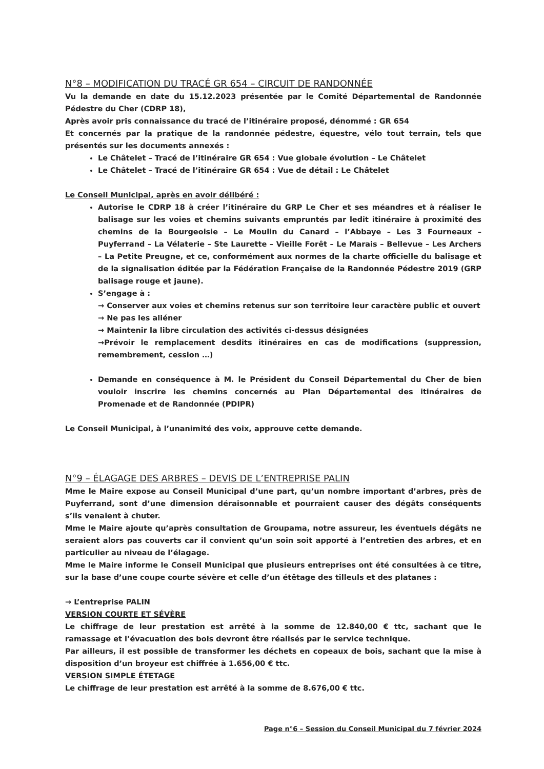N°8 – MODIFICATION DU TRACÉ GR 654 – CIRCUIT DE RANDONNÉE
Vu la demande en date du 15.12.2023 présentée par le Comité Départemental de Randonnée Pédestre du Cher (CDRP 18),
Après avoir pris connaissance du tracé de l’itinéraire proposé, dénommé : GR 654
Et concernés par la pratique de la randonnée pédestre, équestre, vélo tout terrain, tels que présentés sur les documents annexés :
Le Châtelet – Tracé de l’itinéraire GR 654 : Vue globale évolution – Le Châtelet
Le Châtelet – Tracé de l’itinéraire GR 654 : Vue de détail : Le Châtelet
Le Conseil Municipal, après en avoir délibéré :
Autorise le CDRP 18 à créer l’itinéraire du GRP Le Cher et ses méandres et à réaliser le balisage sur les voies et chemins suivants empruntés par ledit itinéraire à proximité des chemins de la Bourgeoisie – Le Moulin du Canard – l’Abbaye – Les 3 Fourneaux – Puyferrand – La Vélaterie – Ste Laurette – Vieille Forêt – Le Marais – Bellevue – Les Archers – La Petite Preugne, et ce, conformément aux normes de la charte officielle du balisage et de la signalisation éditée par la Fédération Française de la Randonnée Pédestre 2019 (GRP balisage rouge et jaune).
S’engage à :
→ Conserver aux voies et chemins retenus sur son territoire leur caractère public et ouvert
→ Ne pas les aliéner
→ Maintenir la libre circulation des activités ci-dessus désignées
→Prévoir le remplacement desdits itinéraires en cas de modifications (suppression, remembrement, cession …)
Demande en conséquence à M. le Président du Conseil Départemental du Cher de bien vouloir inscrire les chemins concernés au Plan Départemental des itinéraires de Promenade et de Randonnée (PDIPR)
Le Conseil Municipal, à l’unanimité des voix, approuve cette demande.
N°9 – ÉLAGAGE DES ARBRES – DEVIS DE L’ENTREPRISE PALIN
Mme le Maire expose au Conseil Municipal d’une part, qu’un nombre important d’arbres, près de Puyferrand, sont d’une dimension déraisonnable et pourraient causer des dégâts conséquents s’ils venaient à chuter.
Mme le Maire ajoute qu’après consultation de Groupama, notre assureur, les éventuels dégâts ne seraient alors pas couverts car il convient qu’un soin soit apporté à l’entretien des arbres, et en particulier au niveau de l’élagage.
Mme le Maire informe le Conseil Municipal que plusieurs entreprises ont été consultées à ce titre, sur la base d’une coupe courte sévère et celle d’un étêtage des tilleuls et des platanes :
→ L’entreprise PALIN
VERSION COURTE ET SÉVÈRE
Le chiffrage de leur prestation est arrêté à la somme de 12.840,00 € ttc, sachant que le ramassage et l’évacuation des bois devront être réalisés par le service technique.
Par ailleurs, il est possible de transformer les déchets en copeaux de bois, sachant que la mise à disposition d’un broyeur est chiffrée à 1.656,00 € ttc.
VERSION SIMPLE ÉTETAGE
Le chiffrage de leur prestation est arrêté à la somme de 8.676,00 € ttc.
Page n°6 – Session du Conseil Municipal du 7 février 2024